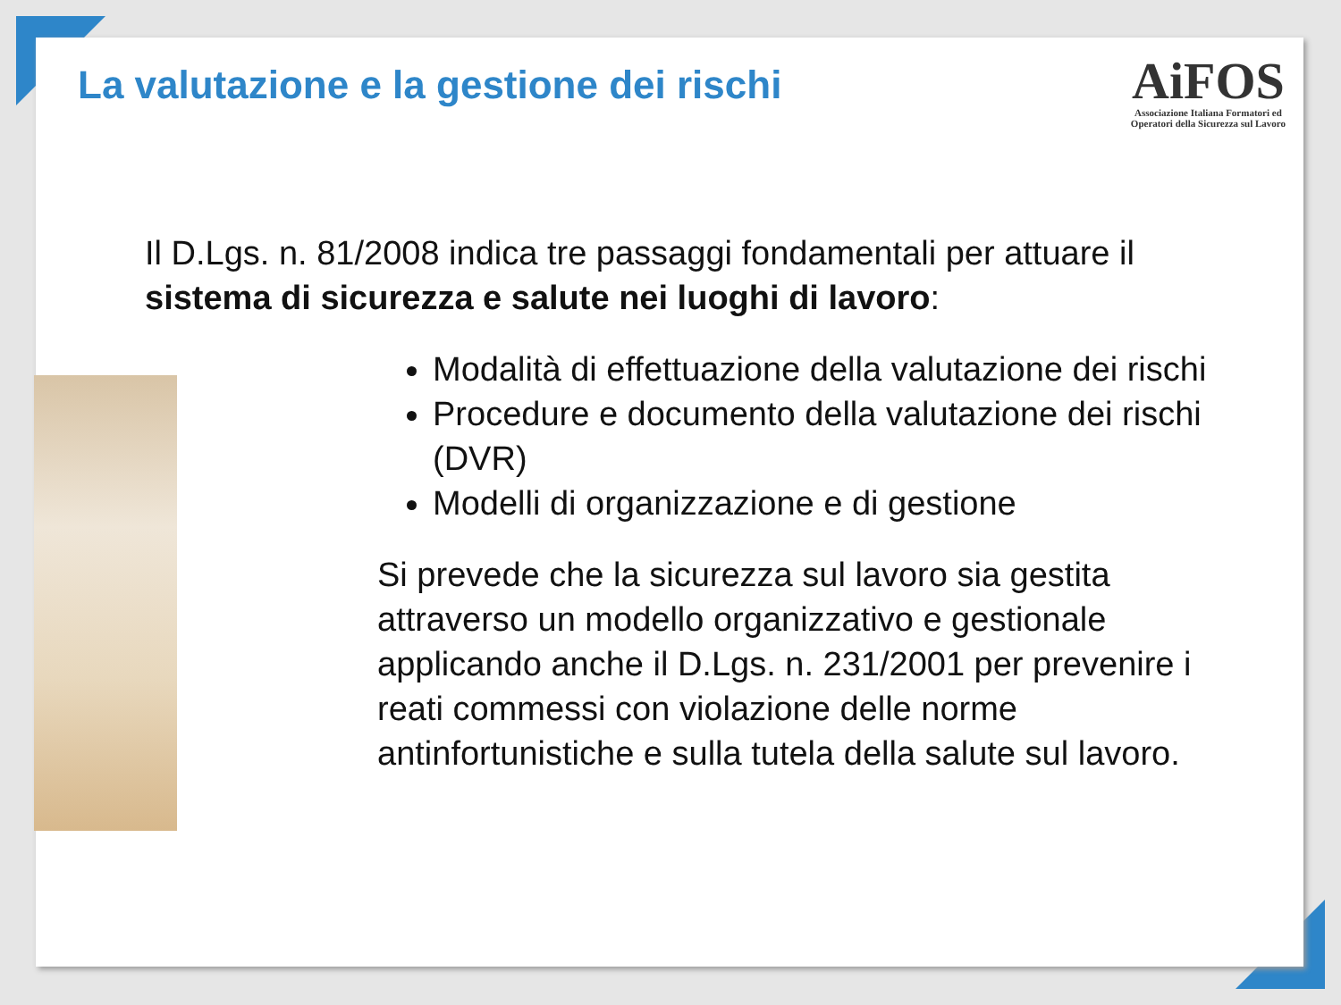La valutazione e la gestione dei rischi
AiFOS
Associazione Italiana Formatori ed
Operatori della Sicurezza sul Lavoro
Il D.Lgs. n. 81/2008 indica tre passaggi fondamentali per attuare il sistema di sicurezza e salute nei luoghi di lavoro:
Modalità di effettuazione della valutazione dei rischi
Procedure e documento della valutazione dei rischi (DVR)
Modelli di organizzazione e di gestione
Si prevede che la sicurezza sul lavoro sia gestita attraverso un modello organizzativo e gestionale applicando anche il D.Lgs. n. 231/2001 per prevenire i reati commessi con violazione delle norme antinfortunistiche e sulla tutela della salute sul lavoro.